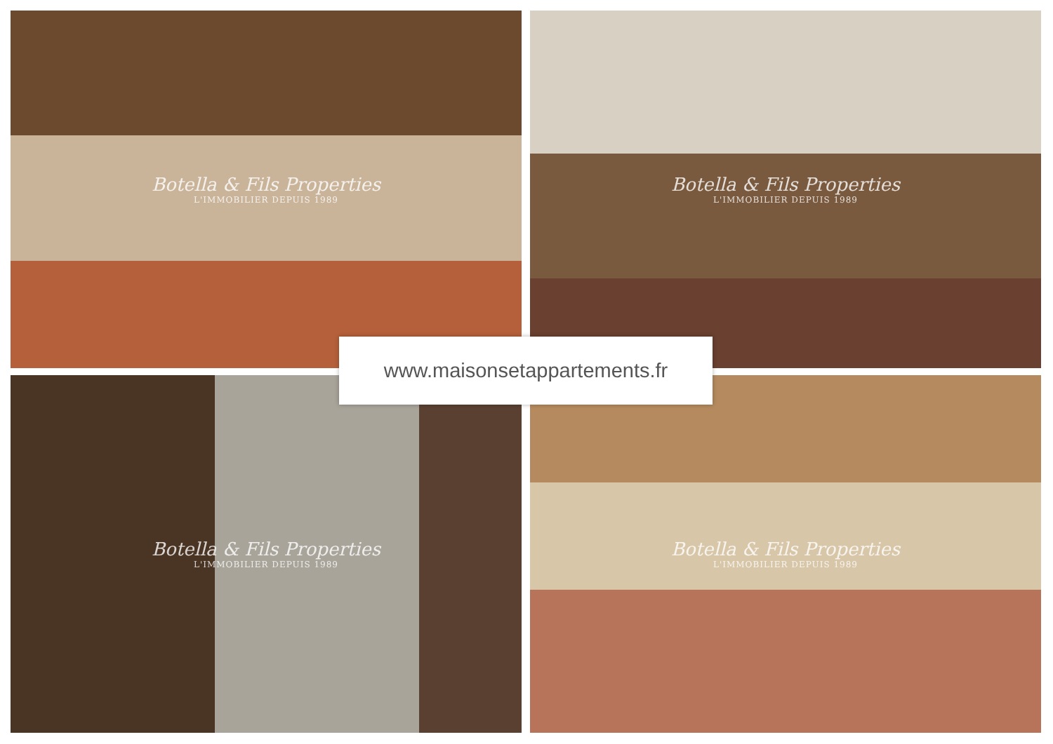Botella & Fils Properties
L'IMMOBILIER DEPUIS 1989
Botella & Fils Properties
L'IMMOBILIER DEPUIS 1989
Botella & Fils Properties
L'IMMOBILIER DEPUIS 1989
Botella & Fils Properties
L'IMMOBILIER DEPUIS 1989
www.maisonsetappartements.fr